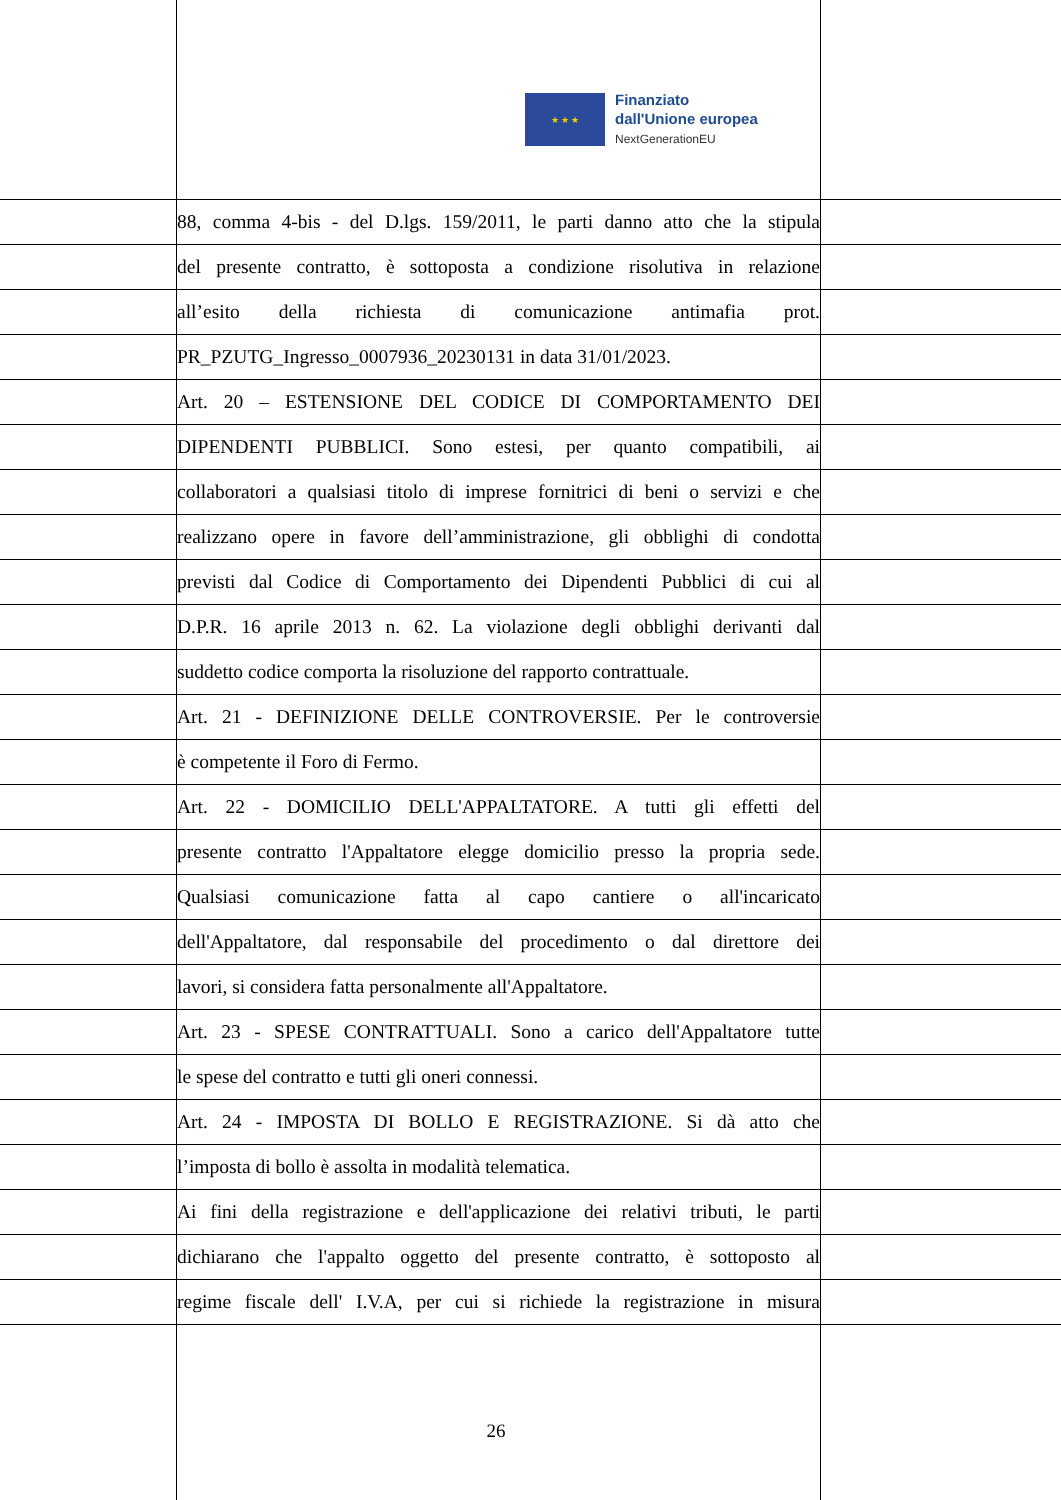★ ★ ★
Finanziato
dall'Unione europea
NextGenerationEU
88, comma 4-bis - del D.lgs. 159/2011, le parti danno atto che la stipula
del presente contratto, è sottoposta a condizione risolutiva in relazione
all’esito della richiesta di comunicazione antimafia prot.
PR_PZUTG_Ingresso_0007936_20230131 in data 31/01/2023.
Art. 20 – ESTENSIONE DEL CODICE DI COMPORTAMENTO DEI
DIPENDENTI PUBBLICI. Sono estesi, per quanto compatibili, ai
collaboratori a qualsiasi titolo di imprese fornitrici di beni o servizi e che
realizzano opere in favore dell’amministrazione, gli obblighi di condotta
previsti dal Codice di Comportamento dei Dipendenti Pubblici di cui al
D.P.R. 16 aprile 2013 n. 62. La violazione degli obblighi derivanti dal
suddetto codice comporta la risoluzione del rapporto contrattuale.
Art. 21 - DEFINIZIONE DELLE CONTROVERSIE. Per le controversie
è competente il Foro di Fermo.
Art. 22 - DOMICILIO DELL'APPALTATORE. A tutti gli effetti del
presente contratto l'Appaltatore elegge domicilio presso la propria sede.
Qualsiasi comunicazione fatta al capo cantiere o all'incaricato
dell'Appaltatore, dal responsabile del procedimento o dal direttore dei
lavori, si considera fatta personalmente all'Appaltatore.
Art. 23 - SPESE CONTRATTUALI. Sono a carico dell'Appaltatore tutte
le spese del contratto e tutti gli oneri connessi.
Art. 24 - IMPOSTA DI BOLLO E REGISTRAZIONE. Si dà atto che
l’imposta di bollo è assolta in modalità telematica.
Ai fini della registrazione e dell'applicazione dei relativi tributi, le parti
dichiarano che l'appalto oggetto del presente contratto, è sottoposto al
regime fiscale dell' I.V.A, per cui si richiede la registrazione in misura
26